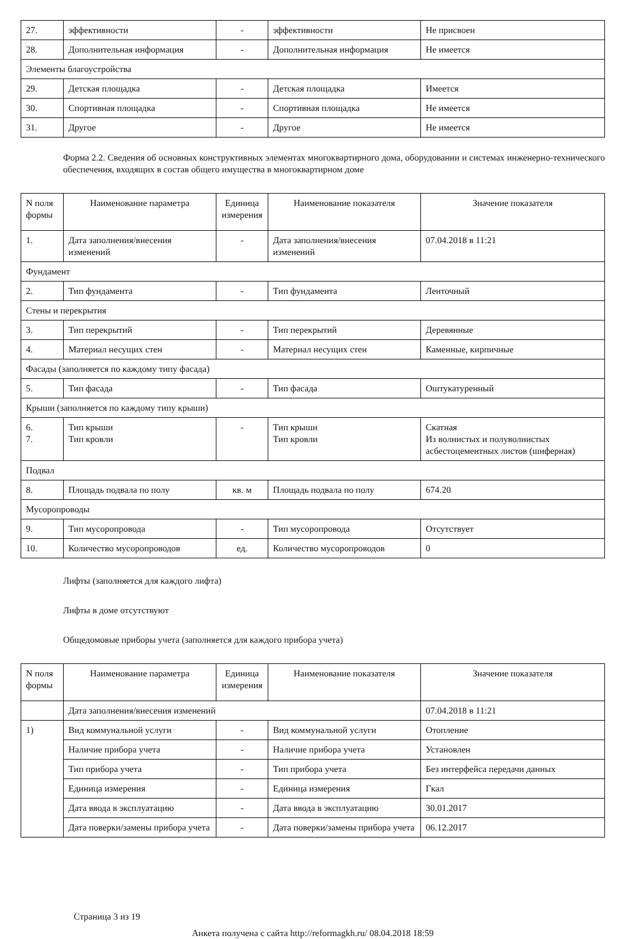| 27. | эффективности | - | эффективности | Не присвоен |
| 28. | Дополнительная информация | - | Дополнительная информация | Не имеется |
| Элементы благоустройства | | | | |
| 29. | Детская площадка | - | Детская площадка | Имеется |
| 30. | Спортивная площадка | - | Спортивная площадка | Не имеется |
| 31. | Другое | - | Другое | Не имеется |
Форма 2.2. Сведения об основных конструктивных элементах многоквартирного дома, оборудовании и системах инженерно-технического обеспечения, входящих в состав общего имущества в многоквартирном доме
| N поля формы | Наименование параметра | Единица измерения | Наименование показателя | Значение показателя |
| --- | --- | --- | --- | --- |
| 1. | Дата заполнения/внесения изменений | - | Дата заполнения/внесения изменений | 07.04.2018 в 11:21 |
| Фундамент | | | | |
| 2. | Тип фундамента | - | Тип фундамента | Ленточный |
| Стены и перекрытия | | | | |
| 3. | Тип перекрытий | - | Тип перекрытий | Деревянные |
| 4. | Материал несущих стен | - | Материал несущих стен | Каменные, кирпичные |
| Фасады (заполняется по каждому типу фасада) | | | | |
| 5. | Тип фасада | - | Тип фасада | Оштукатуренный |
| Крыши (заполняется по каждому типу крыши) | | | | |
| 6. 7. | Тип крыши Тип кровли | - | Тип крыши Тип кровли | Скатная Из волнистых и полуволнистых асбестоцементных листов (шиферная) |
| Подвал | | | | |
| 8. | Площадь подвала по полу | кв. м | Площадь подвала по полу | 674.20 |
| Мусоропроводы | | | | |
| 9. | Тип мусоропровода | - | Тип мусоропровода | Отсутствует |
| 10. | Количество мусоропроводов | ед. | Количество мусоропроводов | 0 |
Лифты (заполняется для каждого лифта)
Лифты в доме отсутствуют
Общедомовые приборы учета (заполняется для каждого прибора учета)
| N поля формы | Наименование параметра | Единица измерения | Наименование показателя | Значение показателя |
| --- | --- | --- | --- | --- |
| | Дата заполнения/внесения изменений | | | 07.04.2018 в 11:21 |
| 1) | Вид коммунальной услуги | - | Вид коммунальной услуги | Отопление |
| | Наличие прибора учета | - | Наличие прибора учета | Установлен |
| | Тип прибора учета | - | Тип прибора учета | Без интерфейса передачи данных |
| | Единица измерения | - | Единица измерения | Гкал |
| | Дата ввода в эксплуатацию | - | Дата ввода в эксплуатацию | 30.01.2017 |
| | Дата поверки/замены прибора учета | - | Дата поверки/замены прибора учета | 06.12.2017 |
Страница 3 из 19
Анкета получена с сайта http://reformagkh.ru/ 08.04.2018 18:59